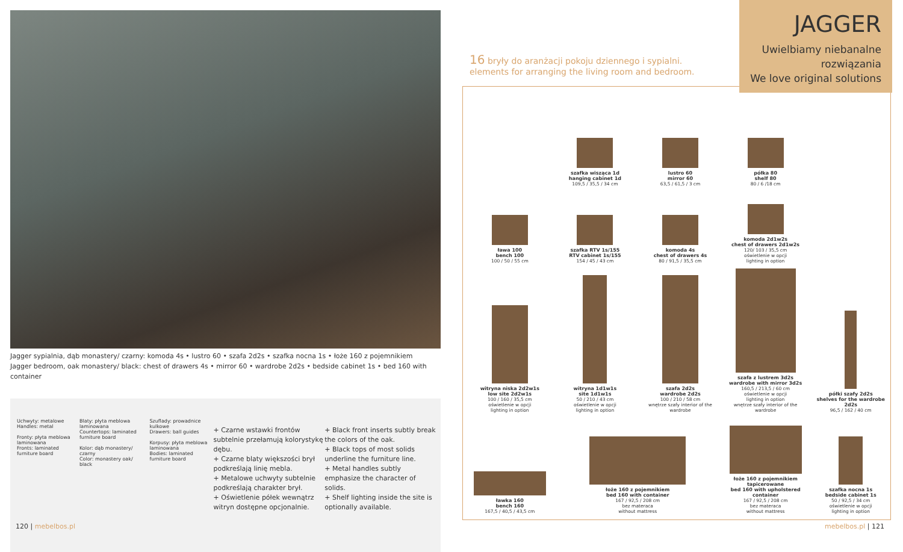Jagger sypialnia, dąb monastery/ czarny: komoda 4s • lustro 60 • szafa 2d2s • szafka nocna 1s • łoże 160 z pojemnikiem
Jagger bedroom, oak monastery/ black: chest of drawers 4s • mirror 60 • wardrobe 2d2s • bedside cabinet 1s • bed 160 with container
Uchwyty: metalowe
Handles: metal
Fronty: płyta meblowa laminowana
Fronts: laminated furniture board
Blaty: płyta meblowa laminowana
Countertops: laminated furniture board
Kolor: dąb monastery/ czarny
Color: monastery oak/ black
Szuflady: prowadnice kulkowe
Drawers: ball guides
Korpusy: płyta meblowa laminowana
Bodies: laminated furniture board
+ Czarne wstawki frontów subtelnie przełamują kolorystykę dębu.
+ Czarne blaty większości brył podkreślają linię mebla.
+ Metalowe uchwyty subtelnie podkreślają charakter brył.
+ Oświetlenie półek wewnątrz witryn dostępne opcjonalnie.
+ Black front inserts subtly break the colors of the oak.
+ Black tops of most solids underline the furniture line.
+ Metal handles subtly emphasize the character of solids.
+ Shelf lighting inside the site is optionally available.
120 | mebelbos.pl mebelbos.pl | 121
16 bryły do aranżacji pokoju dziennego i sypialni.
elements for arranging the living room and bedroom.
JAGGER
Uwielbiamy niebanalne rozwiązania
We love original solutions
szafka wisząca 1d
hanging cabinet 1d
109,5 / 35,5 / 34 cm
lustro 60
mirror 60
63,5 / 61,5 / 3 cm
półka 80
shelf 80
80 / 6 /18 cm
ława 100
bench 100
100 / 50 / 55 cm
szafka RTV 1s/155
RTV cabinet 1s/155
154 / 45 / 43 cm
komoda 4s
chest of drawers 4s
80 / 91,5 / 35,5 cm
komoda 2d1w2s
chest of drawers 2d1w2s
120/ 103 / 35,5 cm
oświetlenie w opcji
lighting in option
witryna niska 2d2w1s
low site 2d2w1s
100 / 160 / 35,5 cm
oświetlenie w opcji
lighting in option
witryna 1d1w1s
site 1d1w1s
50 / 210 / 43 cm
oświetlenie w opcji
lighting in option
szafa 2d2s
wardrobe 2d2s
100 / 210 / 58 cm
wnętrze szafy interior of the wardrobe
szafa z lustrem 3d2s
wardrobe with mirror 3d2s
160,5 / 213,5 / 60 cm
oświetlenie w opcji
lighting in option
wnętrze szafy interior of the wardrobe
półki szafy 2d2s
shelves for the wardrobe 2d2s
96,5 / 162 / 40 cm
ławka 160
bench 160
167,5 / 40,5 / 43,5 cm
łoże 160 z pojemnikiem
bed 160 with container
167 / 92,5 / 208 cm
bez materaca
without mattress
łoże 160 z pojemnikiem tapicerowane
bed 160 with upholstered container
167 / 92,5 / 208 cm
bez materaca
without mattress
szafka nocna 1s
bedside cabinet 1s
50 / 92,5 / 34 cm
oświetlenie w opcji
lighting in option